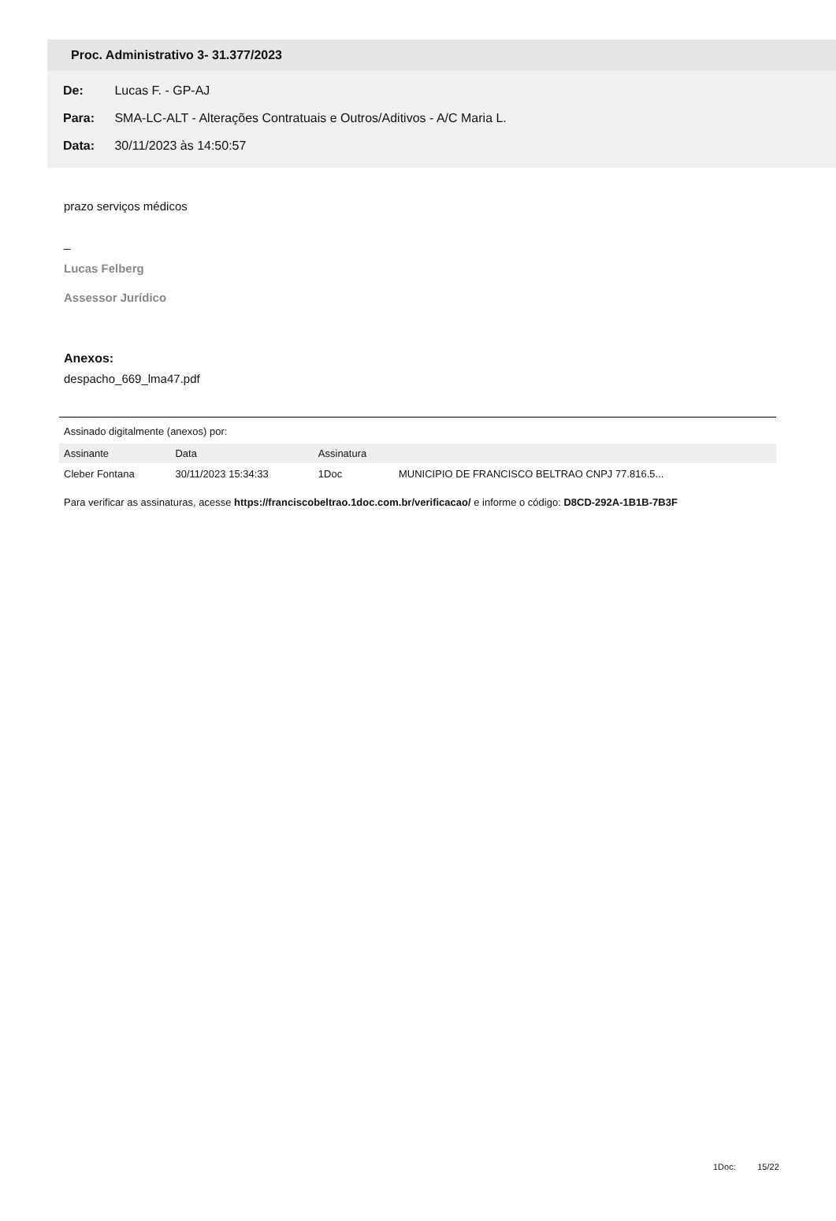Proc. Administrativo 3- 31.377/2023
De: Lucas F. - GP-AJ
Para: SMA-LC-ALT - Alterações Contratuais e Outros/Aditivos - A/C Maria L.
Data: 30/11/2023 às 14:50:57
prazo serviços médicos
_
Lucas Felberg
Assessor Jurídico
Anexos:
despacho_669_lma47.pdf
Assinado digitalmente (anexos) por:
| Assinante | Data | Assinatura | |
| --- | --- | --- | --- |
| Cleber Fontana | 30/11/2023 15:34:33 | 1Doc | MUNICIPIO DE FRANCISCO BELTRAO CNPJ 77.816.5... |
Para verificar as assinaturas, acesse https://franciscobeltrao.1doc.com.br/verificacao/ e informe o código: D8CD-292A-1B1B-7B3F
1Doc: 15/22